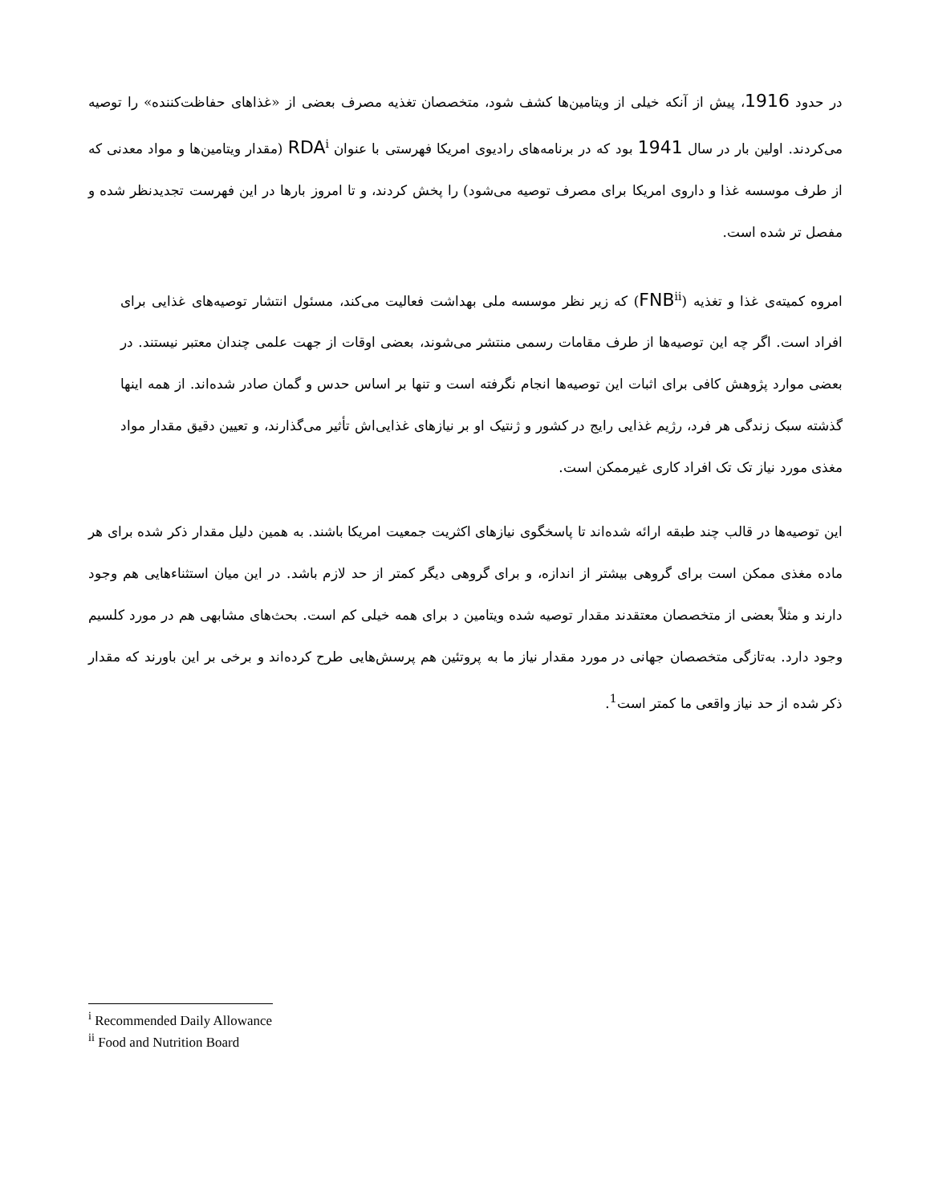در حدود 1916، پیش از آنکه خیلی از ویتامین‌ها کشف شود، متخصصان تغذیه مصرف بعضی از «غذاهای حفاظت‌کننده» را توصیه می‌کردند. اولین بار در سال 1941 بود که در برنامه‌های رادیوی امریکا فهرستی با عنوان RDA<sup>i</sup> (مقدار ویتامین‌ها و مواد معدنی که از طرف موسسه غذا و داروی امریکا برای مصرف توصیه می‌شود) را پخش کردند، و تا امروز بارها در این فهرست تجدیدنظر شده و مفصل تر شده است.
امروه کمیته‌ی غذا و تغذیه (FNB<sup>ii</sup>) که زیر نظر موسسه ملی بهداشت فعالیت می‌کند، مسئول انتشار توصیه‌های غذایی برای افراد است. اگر چه این توصیه‌ها از طرف مقامات رسمی منتشر می‌شوند، بعضی اوقات از جهت علمی چندان معتبر نیستند. در بعضی موارد پژوهش کافی برای اثبات این توصیه‌ها انجام نگرفته است و تنها بر اساس حدس و گمان صادر شده‌اند. از همه اینها گذشته سبک زندگی هر فرد، رژیم غذایی رایج در کشور و ژنتیک او بر نیازهای غذایی‌اش تأثیر می‌گذارند، و تعیین دقیق مقدار مواد مغذی مورد نیاز تک تک افراد کاری غیرممکن است.
این توصیه‌ها در قالب چند طبقه ارائه شده‌اند تا پاسخگوی نیازهای اکثریت جمعیت امریکا باشند. به همین دلیل مقدار ذکر شده برای هر ماده مغذی ممکن است برای گروهی بیشتر از اندازه، و برای گروهی دیگر کمتر از حد لازم باشد. در این میان استثناءهایی هم وجود دارند و مثلاً بعضی از متخصصان معتقدند مقدار توصیه شده ویتامین د برای همه خیلی کم است. بحث‌های مشابهی هم در مورد کلسیم وجود دارد. به‌تازگی متخصصان جهانی در مورد مقدار نیاز ما به پروتئین هم پرسش‌هایی طرح کرده‌اند و برخی بر این باورند که مقدار ذکر شده از حد نیاز واقعی ما کمتر است<sup>1</sup>.
<sup>i</sup> Recommended Daily Allowance
<sup>ii</sup> Food and Nutrition Board